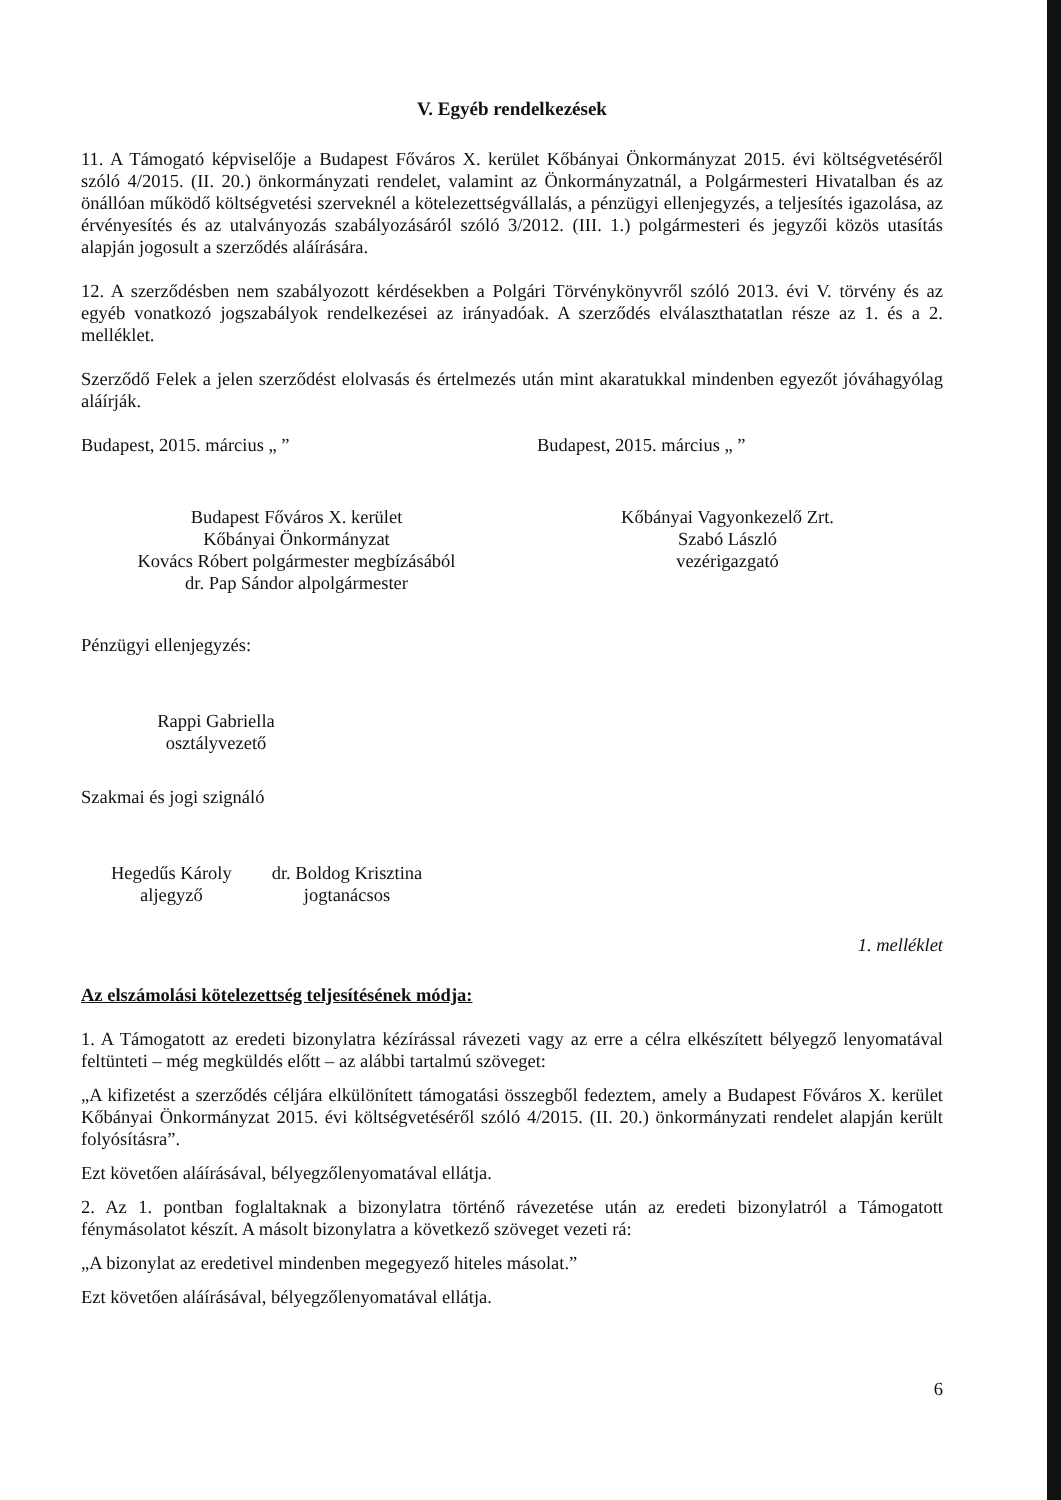V. Egyéb rendelkezések
11. A Támogató képviselője a Budapest Főváros X. kerület Kőbányai Önkormányzat 2015. évi költségvetéséről szóló 4/2015. (II. 20.) önkormányzati rendelet, valamint az Önkormányzatnál, a Polgármesteri Hivatalban és az önállóan működő költségvetési szerveknél a kötelezettségvállalás, a pénzügyi ellenjegyzés, a teljesítés igazolása, az érvényesítés és az utalványozás szabályozásáról szóló 3/2012. (III. 1.) polgármesteri és jegyzői közös utasítás alapján jogosult a szerződés aláírására.
12. A szerződésben nem szabályozott kérdésekben a Polgári Törvénykönyvről szóló 2013. évi V. törvény és az egyéb vonatkozó jogszabályok rendelkezései az irányadóak. A szerződés elválaszthatatlan része az 1. és a 2. melléklet.
Szerződő Felek a jelen szerződést elolvasás és értelmezés után mint akaratukkal mindenben egyezőt jóváhagyólag aláírják.
Budapest, 2015. március „ ” Budapest, 2015. március „ ”
Budapest Főváros X. kerület
Kőbányai Önkormányzat
Kovács Róbert polgármester megbízásából
dr. Pap Sándor alpolgármester
Kőbányai Vagyonkezelő Zrt.
Szabó László
vezérigazgató
Pénzügyi ellenjegyzés:
Rappi Gabriella
osztályvezető
Szakmai és jogi szignáló
Hegedűs Károly
aljegyző
dr. Boldog Krisztina
jogtanácsos
1. melléklet
Az elszámolási kötelezettség teljesítésének módja:
1. A Támogatott az eredeti bizonylatra kézírással rávezeti vagy az erre a célra elkészített bélyegző lenyomatával feltünteti – még megküldés előtt – az alábbi tartalmú szöveget:
„A kifizetést a szerződés céljára elkülönített támogatási összegből fedeztem, amely a Budapest Főváros X. kerület Kőbányai Önkormányzat 2015. évi költségvetéséről szóló 4/2015. (II. 20.) önkormányzati rendelet alapján került folyósításra”.
Ezt követően aláírásával, bélyegzőlenyomatával ellátja.
2. Az 1. pontban foglaltaknak a bizonylatra történő rávezetése után az eredeti bizonylatról a Támogatott fénymásolatot készít. A másolt bizonylatra a következő szöveget vezeti rá:
„A bizonylat az eredetivel mindenben megegyező hiteles másolat.”
Ezt követően aláírásával, bélyegzőlenyomatával ellátja.
6